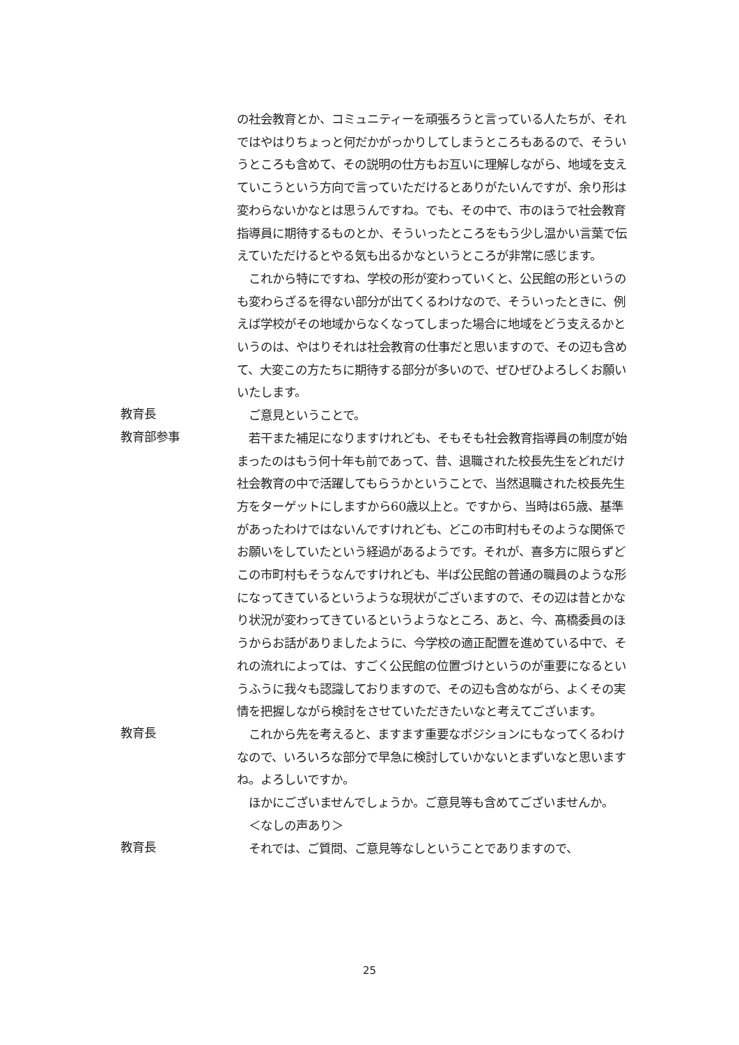の社会教育とか、コミュニティーを頑張ろうと言っている人たちが、それではやはりちょっと何だかがっかりしてしまうところもあるので、そういうところも含めて、その説明の仕方もお互いに理解しながら、地域を支えていこうという方向で言っていただけるとありがたいんですが、余り形は変わらないかなとは思うんですね。でも、その中で、市のほうで社会教育指導員に期待するものとか、そういったところをもう少し温かい言葉で伝えていただけるとやる気も出るかなというところが非常に感じます。
　これから特にですね、学校の形が変わっていくと、公民館の形というのも変わらざるを得ない部分が出てくるわけなので、そういったときに、例えば学校がその地域からなくなってしまった場合に地域をどう支えるかというのは、やはりそれは社会教育の仕事だと思いますので、その辺も含めて、大変この方たちに期待する部分が多いので、ぜひぜひよろしくお願いいたします。
教育長
　ご意見ということで。
教育部参事
　若干また補足になりますけれども、そもそも社会教育指導員の制度が始まったのはもう何十年も前であって、昔、退職された校長先生をどれだけ社会教育の中で活躍してもらうかということで、当然退職された校長先生方をターゲットにしますから60歳以上と。ですから、当時は65歳、基準があったわけではないんですけれども、どこの市町村もそのような関係でお願いをしていたという経過があるようです。それが、喜多方に限らずどこの市町村もそうなんですけれども、半ば公民館の普通の職員のような形になってきているというような現状がございますので、その辺は昔とかなり状況が変わってきているというようなところ、あと、今、髙橋委員のほうからお話がありましたように、今学校の適正配置を進めている中で、それの流れによっては、すごく公民館の位置づけというのが重要になるというふうに我々も認識しておりますので、その辺も含めながら、よくその実情を把握しながら検討をさせていただきたいなと考えてございます。
教育長
　これから先を考えると、ますます重要なポジションにもなってくるわけなので、いろいろな部分で早急に検討していかないとまずいなと思いますね。よろしいですか。
　ほかにございませんでしょうか。ご意見等も含めてございませんか。
　＜なしの声あり＞
教育長
　それでは、ご質問、ご意見等なしということでありますので、
25